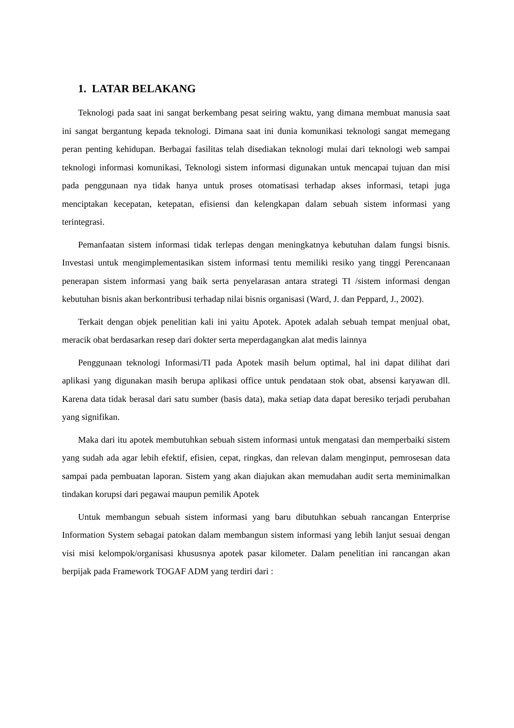1. LATAR BELAKANG
Teknologi pada saat ini sangat berkembang pesat seiring waktu, yang dimana membuat manusia saat ini sangat bergantung kepada teknologi. Dimana saat ini dunia komunikasi teknologi sangat memegang peran penting kehidupan. Berbagai fasilitas telah disediakan teknologi mulai dari teknologi web sampai teknologi informasi komunikasi, Teknologi sistem informasi digunakan untuk mencapai tujuan dan misi pada penggunaan nya tidak hanya untuk proses otomatisasi terhadap akses informasi, tetapi juga menciptakan kecepatan, ketepatan, efisiensi dan kelengkapan dalam sebuah sistem informasi yang terintegrasi.
Pemanfaatan sistem informasi tidak terlepas dengan meningkatnya kebutuhan dalam fungsi bisnis. Investasi untuk mengimplementasikan sistem informasi tentu memiliki resiko yang tinggi Perencanaan penerapan sistem informasi yang baik serta penyelarasan antara strategi TI /sistem informasi dengan kebutuhan bisnis akan berkontribusi terhadap nilai bisnis organisasi (Ward, J. dan Peppard, J., 2002).
Terkait dengan objek penelitian kali ini yaitu Apotek. Apotek adalah sebuah tempat menjual obat, meracik obat berdasarkan resep dari dokter serta meperdagangkan alat medis lainnya
Penggunaan teknologi Informasi/TI pada Apotek masih belum optimal, hal ini dapat dilihat dari aplikasi yang digunakan masih berupa aplikasi office untuk pendataan stok obat, absensi karyawan dll. Karena data tidak berasal dari satu sumber (basis data), maka setiap data dapat beresiko terjadi perubahan yang signifikan.
Maka dari itu apotek membutuhkan sebuah sistem informasi untuk mengatasi dan memperbaiki sistem yang sudah ada agar lebih efektif, efisien, cepat, ringkas, dan relevan dalam menginput, pemrosesan data sampai pada pembuatan laporan. Sistem yang akan diajukan akan memudahan audit serta meminimalkan tindakan korupsi dari pegawai maupun pemilik Apotek
Untuk membangun sebuah sistem informasi yang baru dibutuhkan sebuah rancangan Enterprise Information System sebagai patokan dalam membangun sistem informasi yang lebih lanjut sesuai dengan visi misi kelompok/organisasi khususnya apotek pasar kilometer. Dalam penelitian ini rancangan akan berpijak pada Framework TOGAF ADM yang terdiri dari :